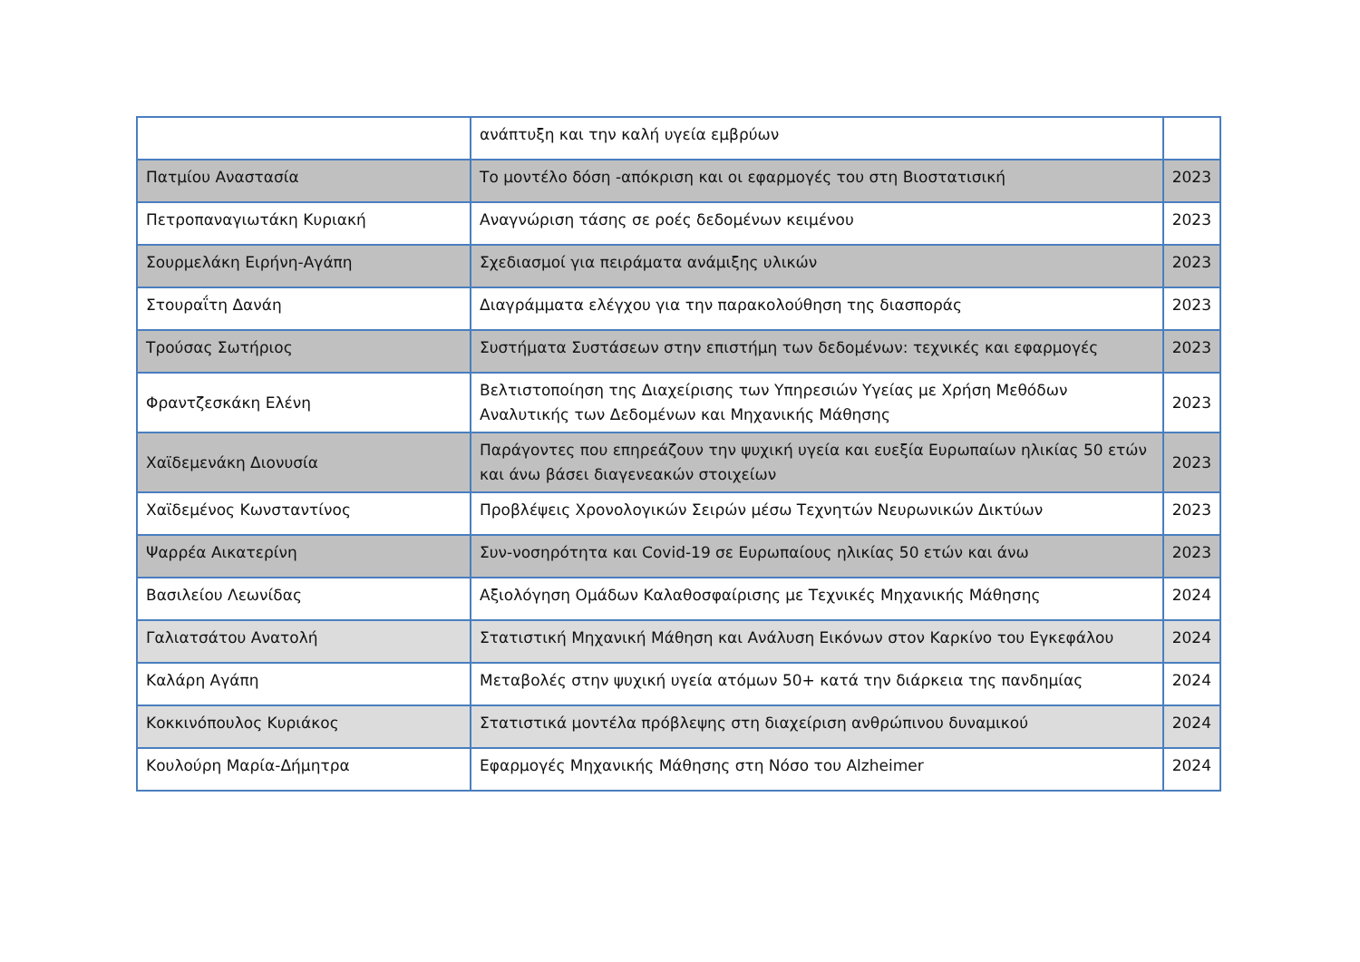| | ανάπτυξη και την καλή υγεία εμβρύων | |
| Πατμίου Αναστασία | Το μοντέλο δόση -απόκριση και οι εφαρμογές του στη Βιοστατισική | 2023 |
| Πετροπαναγιωτάκη Κυριακή | Αναγνώριση τάσης σε ροές δεδομένων κειμένου | 2023 |
| Σουρμελάκη Ειρήνη-Αγάπη | Σχεδιασμοί για πειράματα ανάμιξης υλικών | 2023 |
| Στουραΐτη Δανάη | Διαγράμματα ελέγχου για την παρακολούθηση της διασποράς | 2023 |
| Τρούσας Σωτήριος | Συστήματα Συστάσεων στην επιστήμη των δεδομένων: τεχνικές και εφαρμογές | 2023 |
| Φραντζεσκάκη Ελένη | Βελτιστοποίηση της Διαχείρισης των Υπηρεσιών Υγείας με Χρήση Μεθόδων Αναλυτικής των Δεδομένων και Μηχανικής Μάθησης | 2023 |
| Χαϊδεμενάκη Διονυσία | Παράγοντες που επηρεάζουν την ψυχική υγεία και ευεξία Ευρωπαίων ηλικίας 50 ετών και άνω βάσει διαγενεακών στοιχείων | 2023 |
| Χαϊδεμένος Κωνσταντίνος | Προβλέψεις Χρονολογικών Σειρών μέσω Τεχνητών Νευρωνικών Δικτύων | 2023 |
| Ψαρρέα Αικατερίνη | Συν-νοσηρότητα και Covid-19 σε Ευρωπαίους ηλικίας 50 ετών και άνω | 2023 |
| Βασιλείου Λεωνίδας | Αξιολόγηση Ομάδων Καλαθοσφαίρισης με Τεχνικές Μηχανικής Μάθησης | 2024 |
| Γαλιατσάτου Ανατολή | Στατιστική Μηχανική Μάθηση και Ανάλυση Εικόνων στον Καρκίνο του Εγκεφάλου | 2024 |
| Καλάρη Αγάπη | Μεταβολές στην ψυχική υγεία ατόμων 50+ κατά την διάρκεια της πανδημίας | 2024 |
| Κοκκινόπουλος Κυριάκος | Στατιστικά μοντέλα πρόβλεψης στη διαχείριση ανθρώπινου δυναμικού | 2024 |
| Κουλούρη Μαρία-Δήμητρα | Εφαρμογές Μηχανικής Μάθησης στη Νόσο του Alzheimer | 2024 |